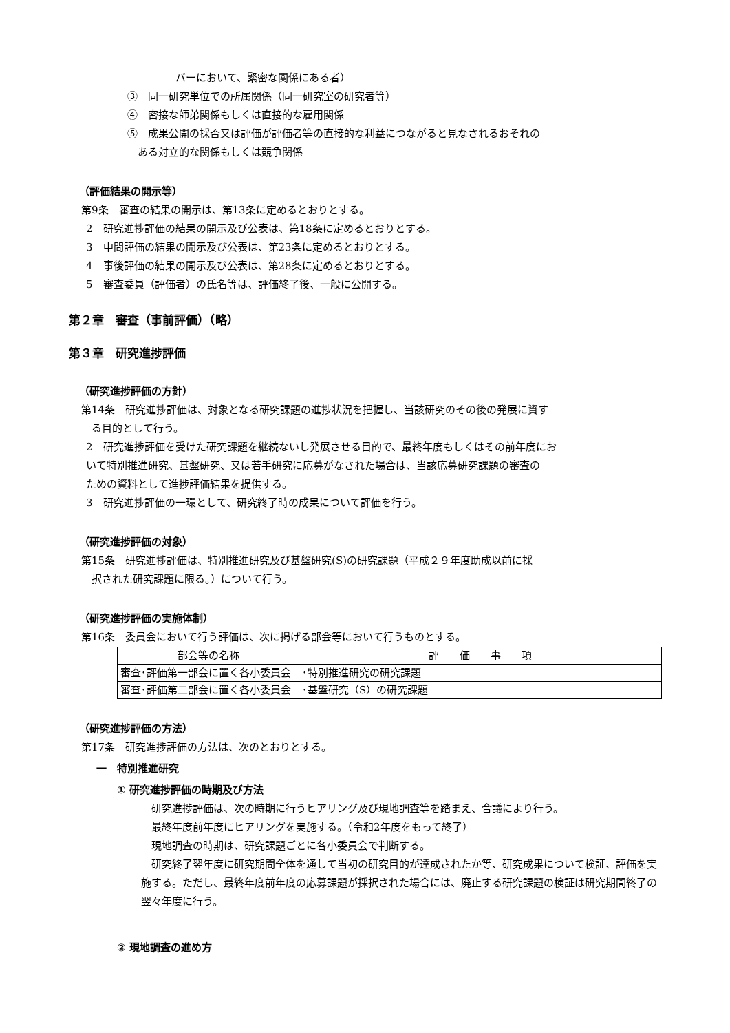バーにおいて、緊密な関係にある者）
③　同一研究単位での所属関係（同一研究室の研究者等）
④　密接な師弟関係もしくは直接的な雇用関係
⑤　成果公開の採否又は評価が評価者等の直接的な利益につながると見なされるおそれの
　ある対立的な関係もしくは競争関係
（評価結果の開示等）
第9条　審査の結果の開示は、第13条に定めるとおりとする。
2　研究進捗評価の結果の開示及び公表は、第18条に定めるとおりとする。
3　中間評価の結果の開示及び公表は、第23条に定めるとおりとする。
4　事後評価の結果の開示及び公表は、第28条に定めるとおりとする。
5　審査委員（評価者）の氏名等は、評価終了後、一般に公開する。
第２章　審査（事前評価）（略）
第３章　研究進捗評価
（研究進捗評価の方針）
第14条　研究進捗評価は、対象となる研究課題の進捗状況を把握し、当該研究のその後の発展に資す
　る目的として行う。
2　研究進捗評価を受けた研究課題を継続ないし発展させる目的で、最終年度もしくはその前年度にお
いて特別推進研究、基盤研究、又は若手研究に応募がなされた場合は、当該応募研究課題の審査の
ための資料として進捗評価結果を提供する。
3　研究進捗評価の一環として、研究終了時の成果について評価を行う。
（研究進捗評価の対象）
第15条　研究進捗評価は、特別推進研究及び基盤研究(S)の研究課題（平成２９年度助成以前に採
　択された研究課題に限る。）について行う。
（研究進捗評価の実施体制）
第16条　委員会において行う評価は、次に掲げる部会等において行うものとする。
| 部会等の名称 | 評 価 事 項 |
| --- | --- |
| 審査･評価第一部会に置く各小委員会 | ･特別推進研究の研究課題 |
| 審査･評価第二部会に置く各小委員会 | ･基盤研究（S）の研究課題 |
（研究進捗評価の方法）
第17条　研究進捗評価の方法は、次のとおりとする。
一　特別推進研究
① 研究進捗評価の時期及び方法
　研究進捗評価は、次の時期に行うヒアリング及び現地調査等を踏まえ、合議により行う。
　最終年度前年度にヒアリングを実施する。（令和2年度をもって終了）
　現地調査の時期は、研究課題ごとに各小委員会で判断する。
　研究終了翌年度に研究期間全体を通して当初の研究目的が達成されたか等、研究成果について検証、評価を実施する。ただし、最終年度前年度の応募課題が採択された場合には、廃止する研究課題の検証は研究期間終了の翌々年度に行う。
② 現地調査の進め方